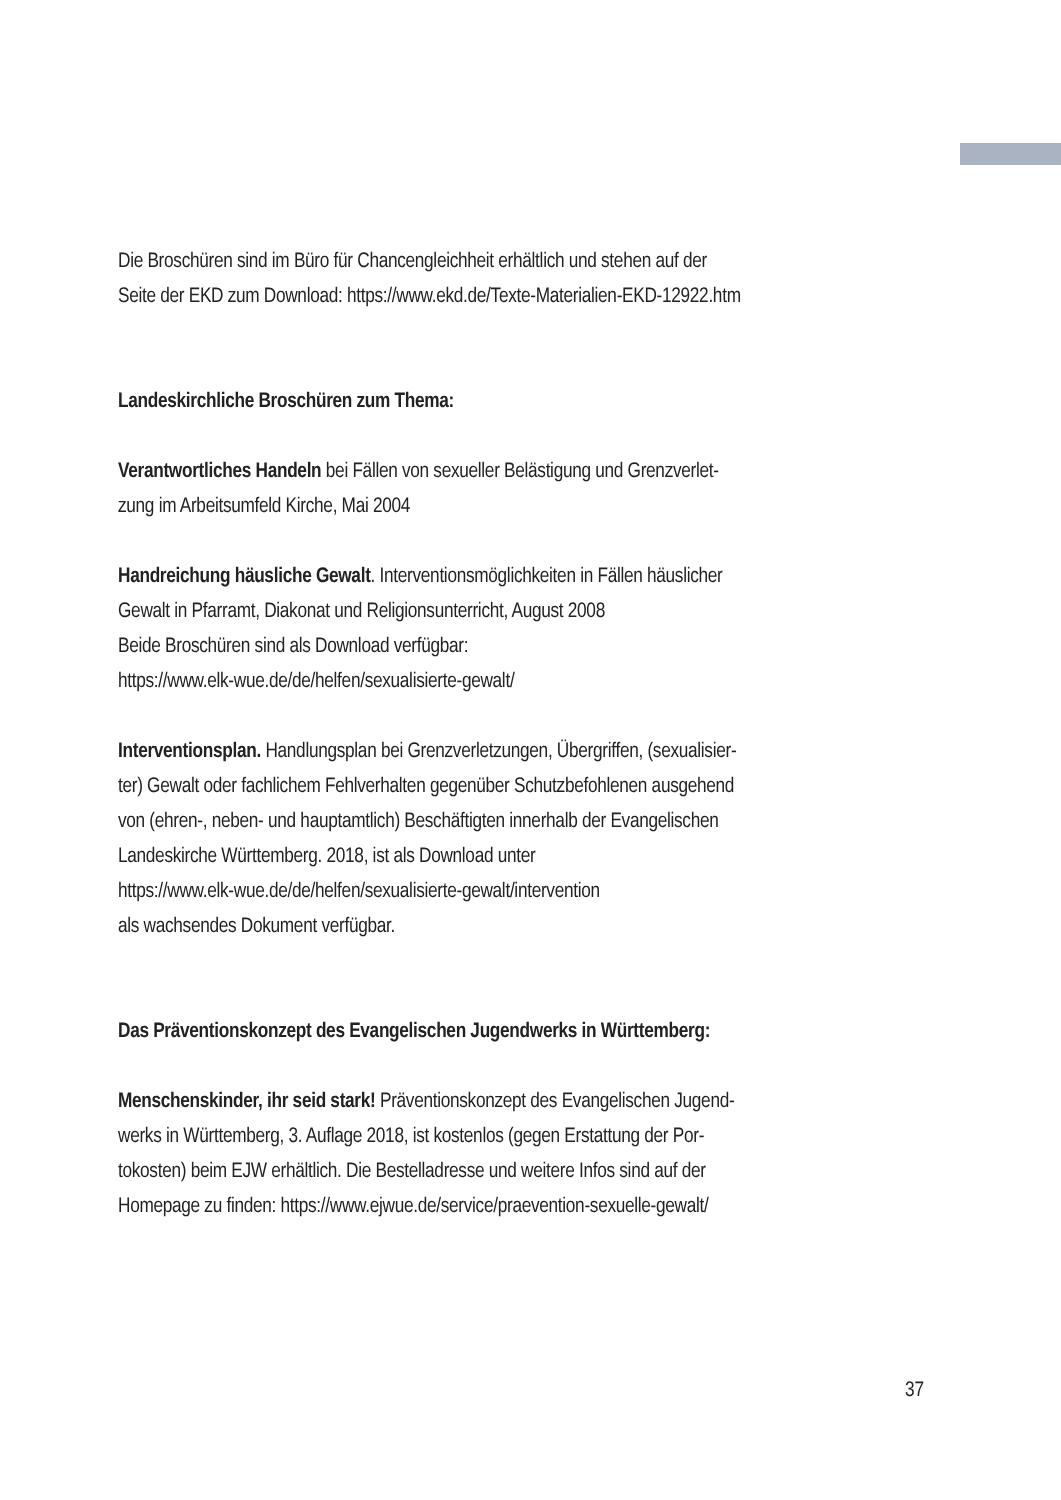Die Broschüren sind im Büro für Chancengleichheit erhältlich und stehen auf der
Seite der EKD zum Download: https://www.ekd.de/Texte-Materialien-EKD-12922.htm
Landeskirchliche Broschüren zum Thema:
Verantwortliches Handeln bei Fällen von sexueller Belästigung und Grenzverlet-
zung im Arbeitsumfeld Kirche, Mai 2004
Handreichung häusliche Gewalt. Interventionsmöglichkeiten in Fällen häuslicher
Gewalt in Pfarramt, Diakonat und Religionsunterricht, August 2008
Beide Broschüren sind als Download verfügbar:
https://www.elk-wue.de/de/helfen/sexualisierte-gewalt/
Interventionsplan. Handlungsplan bei Grenzverletzungen, Übergriffen, (sexualisier-
ter) Gewalt oder fachlichem Fehlverhalten gegenüber Schutzbefohlenen ausgehend
von (ehren-, neben- und hauptamtlich) Beschäftigten innerhalb der Evangelischen
Landeskirche Württemberg. 2018, ist als Download unter
https://www.elk-wue.de/de/helfen/sexualisierte-gewalt/intervention
als wachsendes Dokument verfügbar.
Das Präventionskonzept des Evangelischen Jugendwerks in Württemberg:
Menschenskinder, ihr seid stark! Präventionskonzept des Evangelischen Jugend-
werks in Württemberg, 3. Auflage 2018, ist kostenlos (gegen Erstattung der Por-
tokosten) beim EJW erhältlich. Die Bestelladresse und weitere Infos sind auf der
Homepage zu finden: https://www.ejwue.de/service/praevention-sexuelle-gewalt/
37